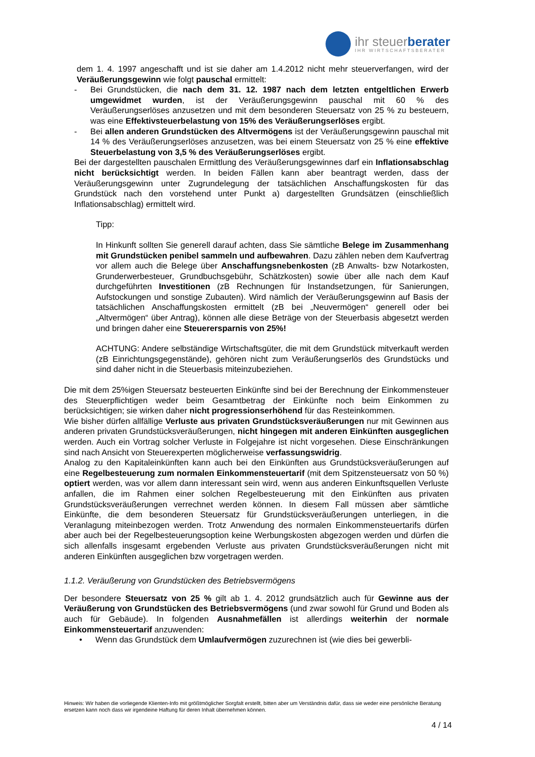ihr steuerberater
IHR WIRTSCHAFTSBERATER
dem 1. 4. 1997 angeschafft und ist sie daher am 1.4.2012 nicht mehr steuerverfangen, wird der Veräußerungsgewinn wie folgt pauschal ermittelt:
- Bei Grundstücken, die nach dem 31. 12. 1987 nach dem letzten entgeltlichen Erwerb umgewidmet wurden, ist der Veräußerungsgewinn pauschal mit 60 % des Veräußerungserlöses anzusetzen und mit dem besonderen Steuersatz von 25 % zu besteuern, was eine Effektivsteuerbelastung von 15% des Veräußerungserlöses ergibt.
- Bei allen anderen Grundstücken des Altvermögens ist der Veräußerungsgewinn pauschal mit 14 % des Veräußerungserlöses anzusetzen, was bei einem Steuersatz von 25 % eine effektive Steuerbelastung von 3,5 % des Veräußerungserlöses ergibt.
Bei der dargestellten pauschalen Ermittlung des Veräußerungsgewinnes darf ein Inflationsabschlag nicht berücksichtigt werden. In beiden Fällen kann aber beantragt werden, dass der Veräußerungsgewinn unter Zugrundelegung der tatsächlichen Anschaffungskosten für das Grundstück nach den vorstehend unter Punkt a) dargestellten Grundsätzen (einschließlich Inflationsabschlag) ermittelt wird.
Tipp:
In Hinkunft sollten Sie generell darauf achten, dass Sie sämtliche Belege im Zusammenhang mit Grundstücken penibel sammeln und aufbewahren. Dazu zählen neben dem Kaufvertrag vor allem auch die Belege über Anschaffungsnebenkosten (zB Anwalts- bzw Notarkosten, Grunderwerbesteuer, Grundbuchsgebühr, Schätzkosten) sowie über alle nach dem Kauf durchgeführten Investitionen (zB Rechnungen für Instandsetzungen, für Sanierungen, Aufstockungen und sonstige Zubauten). Wird nämlich der Veräußerungsgewinn auf Basis der tatsächlichen Anschaffungskosten ermittelt (zB bei „Neuvermögen“ generell oder bei „Altvermögen“ über Antrag), können alle diese Beträge von der Steuerbasis abgesetzt werden und bringen daher eine Steuerersparnis von 25%!
ACHTUNG: Andere selbständige Wirtschaftsgüter, die mit dem Grundstück mitverkauft werden (zB Einrichtungsgegenstände), gehören nicht zum Veräußerungserlös des Grundstücks und sind daher nicht in die Steuerbasis miteinzubeziehen.
Die mit dem 25%igen Steuersatz besteuerten Einkünfte sind bei der Berechnung der Einkommensteuer des Steuerpflichtigen weder beim Gesamtbetrag der Einkünfte noch beim Einkommen zu berücksichtigen; sie wirken daher nicht progressionserhöhend für das Resteinkommen.
Wie bisher dürfen allfällige Verluste aus privaten Grundstücksveräußerungen nur mit Gewinnen aus anderen privaten Grundstücksveräußerungen, nicht hingegen mit anderen Einkünften ausgeglichen werden. Auch ein Vortrag solcher Verluste in Folgejahre ist nicht vorgesehen. Diese Einschränkungen sind nach Ansicht von Steuerexperten möglicherweise verfassungswidrig.
Analog zu den Kapitaleinkünften kann auch bei den Einkünften aus Grundstücksveräußerungen auf eine Regelbesteuerung zum normalen Einkommensteuertarif (mit dem Spitzensteuersatz von 50 %) optiert werden, was vor allem dann interessant sein wird, wenn aus anderen Einkunftsquellen Verluste anfallen, die im Rahmen einer solchen Regelbesteuerung mit den Einkünften aus privaten Grundstücksveräußerungen verrechnet werden können. In diesem Fall müssen aber sämtliche Einkünfte, die dem besonderen Steuersatz für Grundstücksveräußerungen unterliegen, in die Veranlagung miteinbezogen werden. Trotz Anwendung des normalen Einkommensteuertarifs dürfen aber auch bei der Regelbesteuerungsoption keine Werbungskosten abgezogen werden und dürfen die sich allenfalls insgesamt ergebenden Verluste aus privaten Grundstücksveräußerungen nicht mit anderen Einkünften ausgeglichen bzw vorgetragen werden.
1.1.2. Veräußerung von Grundstücken des Betriebsvermögens
Der besondere Steuersatz von 25 % gilt ab 1. 4. 2012 grundsätzlich auch für Gewinne aus der Veräußerung von Grundstücken des Betriebsvermögens (und zwar sowohl für Grund und Boden als auch für Gebäude). In folgenden Ausnahmefällen ist allerdings weiterhin der normale Einkommensteuertarif anzuwenden:
• Wenn das Grundstück dem Umlaufvermögen zuzurechnen ist (wie dies bei gewerbli-
Hinweis: Wir haben die vorliegende Klienten-Info mit größtmöglicher Sorgfalt erstellt, bitten aber um Verständnis dafür, dass sie weder eine persönliche Beratung ersetzen kann noch dass wir irgendeine Haftung für deren Inhalt übernehmen können.
4 / 14